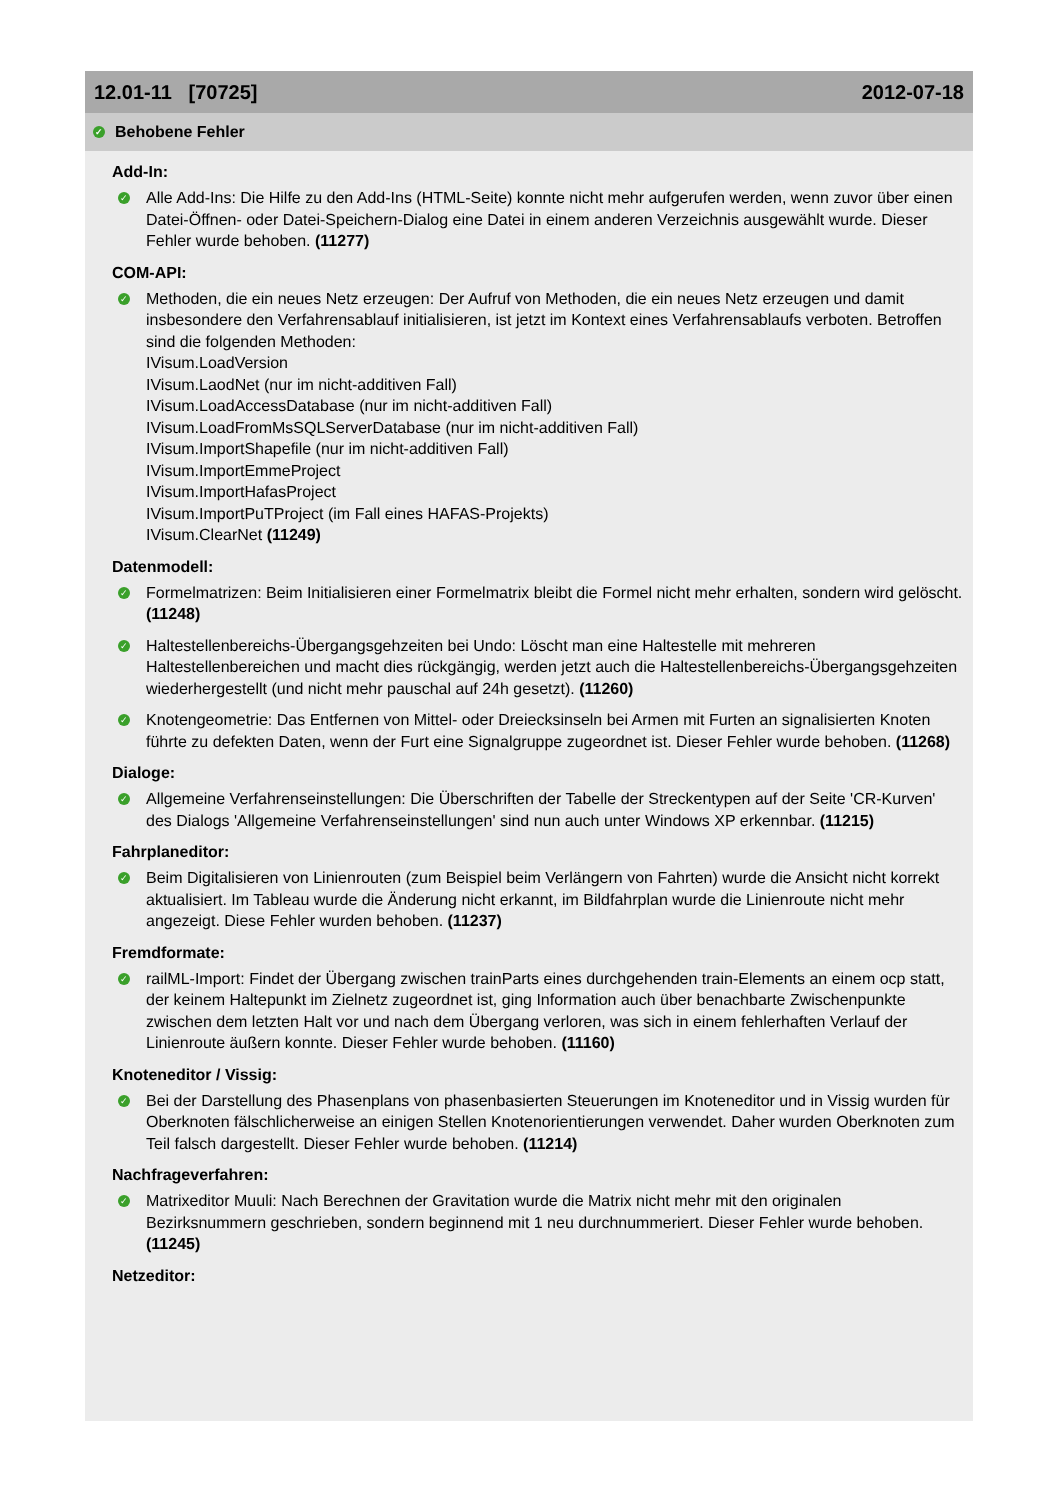12.01-11 [70725] 2012-07-18
✓ Behobene Fehler
Add-In:
✓
Alle Add-Ins: Die Hilfe zu den Add-Ins (HTML-Seite) konnte nicht mehr aufgerufen werden, wenn zuvor über einen Datei-Öffnen- oder Datei-Speichern-Dialog eine Datei in einem anderen Verzeichnis ausgewählt wurde. Dieser Fehler wurde behoben. (11277)
COM-API:
✓
Methoden, die ein neues Netz erzeugen: Der Aufruf von Methoden, die ein neues Netz erzeugen und damit insbesondere den Verfahrensablauf initialisieren, ist jetzt im Kontext eines Verfahrensablaufs verboten. Betroffen sind die folgenden Methoden:
IVisum.LoadVersion
IVisum.LaodNet (nur im nicht-additiven Fall)
IVisum.LoadAccessDatabase (nur im nicht-additiven Fall)
IVisum.LoadFromMsSQLServerDatabase (nur im nicht-additiven Fall)
IVisum.ImportShapefile (nur im nicht-additiven Fall)
IVisum.ImportEmmeProject
IVisum.ImportHafasProject
IVisum.ImportPuTProject (im Fall eines HAFAS-Projekts)
IVisum.ClearNet (11249)
Datenmodell:
✓
Formelmatrizen: Beim Initialisieren einer Formelmatrix bleibt die Formel nicht mehr erhalten, sondern wird gelöscht. (11248)
✓
Haltestellenbereichs-Übergangsgehzeiten bei Undo: Löscht man eine Haltestelle mit mehreren Haltestellenbereichen und macht dies rückgängig, werden jetzt auch die Haltestellenbereichs-Übergangsgehzeiten wiederhergestellt (und nicht mehr pauschal auf 24h gesetzt). (11260)
✓
Knotengeometrie: Das Entfernen von Mittel- oder Dreiecksinseln bei Armen mit Furten an signalisierten Knoten führte zu defekten Daten, wenn der Furt eine Signalgruppe zugeordnet ist. Dieser Fehler wurde behoben. (11268)
Dialoge:
✓
Allgemeine Verfahrenseinstellungen: Die Überschriften der Tabelle der Streckentypen auf der Seite 'CR-Kurven' des Dialogs 'Allgemeine Verfahrenseinstellungen' sind nun auch unter Windows XP erkennbar. (11215)
Fahrplaneditor:
✓
Beim Digitalisieren von Linienrouten (zum Beispiel beim Verlängern von Fahrten) wurde die Ansicht nicht korrekt aktualisiert. Im Tableau wurde die Änderung nicht erkannt, im Bildfahrplan wurde die Linienroute nicht mehr angezeigt. Diese Fehler wurden behoben. (11237)
Fremdformate:
✓
railML-Import: Findet der Übergang zwischen trainParts eines durchgehenden train-Elements an einem ocp statt, der keinem Haltepunkt im Zielnetz zugeordnet ist, ging Information auch über benachbarte Zwischenpunkte zwischen dem letzten Halt vor und nach dem Übergang verloren, was sich in einem fehlerhaften Verlauf der Linienroute äußern konnte. Dieser Fehler wurde behoben. (11160)
Knoteneditor / Vissig:
✓
Bei der Darstellung des Phasenplans von phasenbasierten Steuerungen im Knoteneditor und in Vissig wurden für Oberknoten fälschlicherweise an einigen Stellen Knotenorientierungen verwendet. Daher wurden Oberknoten zum Teil falsch dargestellt. Dieser Fehler wurde behoben. (11214)
Nachfrageverfahren:
✓
Matrixeditor Muuli: Nach Berechnen der Gravitation wurde die Matrix nicht mehr mit den originalen Bezirksnummern geschrieben, sondern beginnend mit 1 neu durchnummeriert. Dieser Fehler wurde behoben. (11245)
Netzeditor: